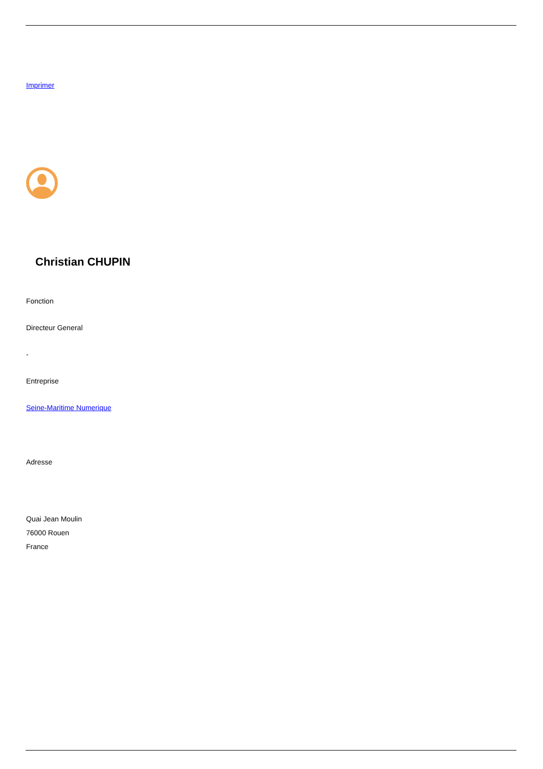Imprimer
Christian CHUPIN
Fonction
Directeur General
-
Entreprise
Seine-Maritime Numerique
Adresse
Quai Jean Moulin
76000 Rouen
France